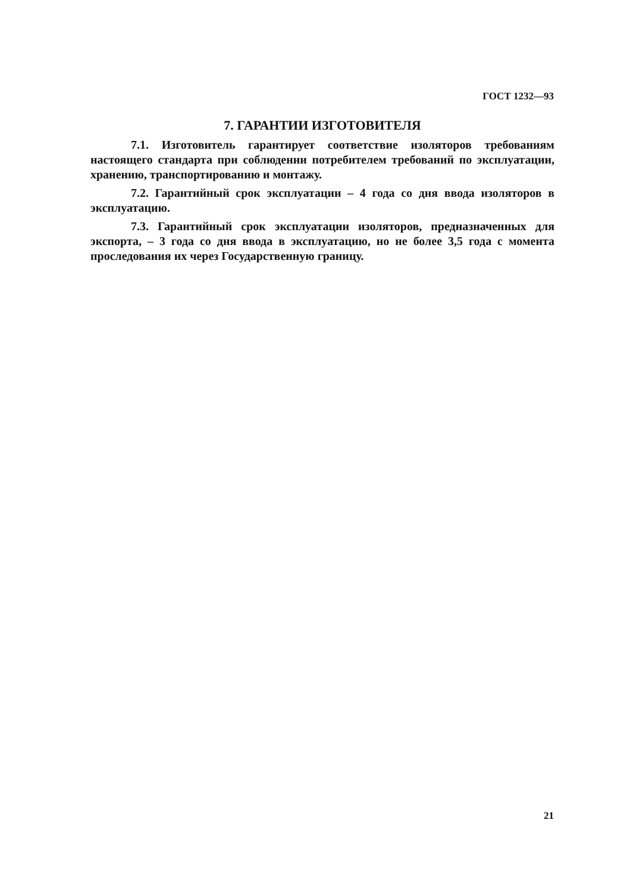ГОСТ 1232—93
7. ГАРАНТИИ ИЗГОТОВИТЕЛЯ
7.1. Изготовитель гарантирует соответствие изоляторов требованиям настоящего стандарта при соблюдении потребителем требований по эксплуатации, хранению, транспортированию и монтажу.
7.2. Гарантийный срок эксплуатации – 4 года со дня ввода изоляторов в эксплуатацию.
7.3. Гарантийный срок эксплуатации изоляторов, предназначенных для экспорта, – 3 года со дня ввода в эксплуатацию, но не более 3,5 года с момента проследования их через Государственную границу.
21